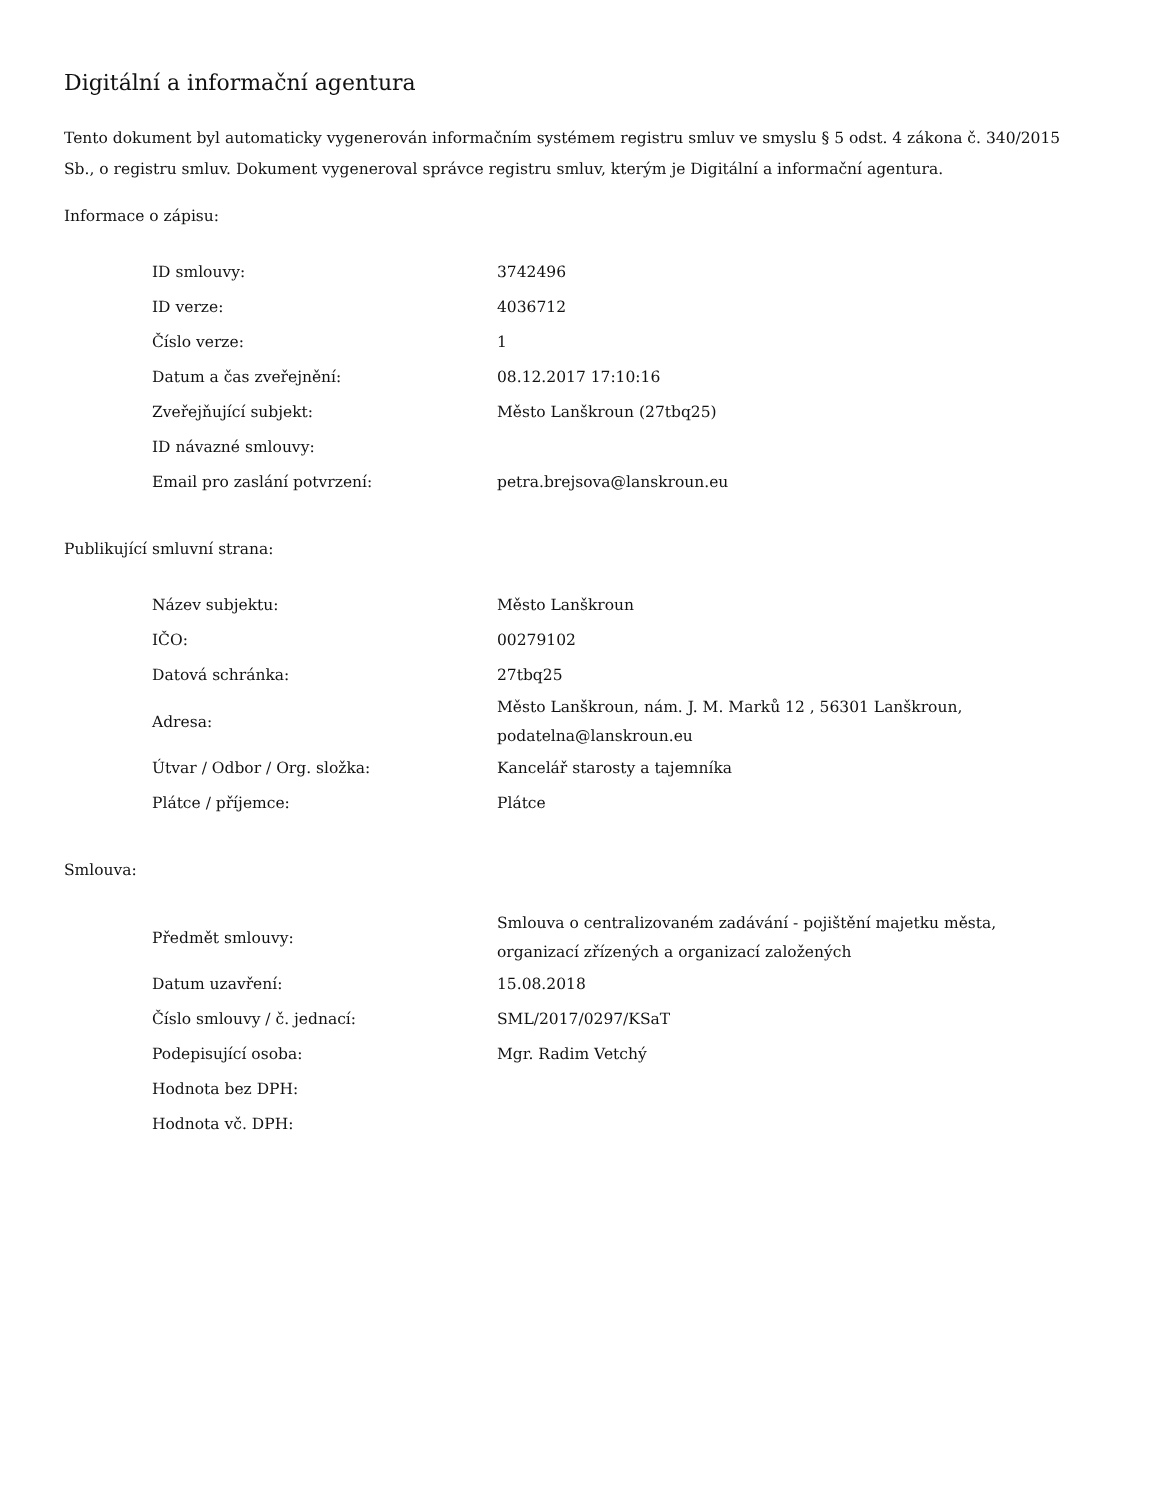Digitální a informační agentura
Tento dokument byl automaticky vygenerován informačním systémem registru smluv ve smyslu § 5 odst. 4 zákona č. 340/2015 Sb., o registru smluv. Dokument vygeneroval správce registru smluv, kterým je Digitální a informační agentura.
Informace o zápisu:
| ID smlouvy: | 3742496 |
| ID verze: | 4036712 |
| Číslo verze: | 1 |
| Datum a čas zveřejnění: | 08.12.2017 17:10:16 |
| Zveřejňující subjekt: | Město Lanškroun (27tbq25) |
| ID návazné smlouvy: | |
| Email pro zaslání potvrzení: | petra.brejsova@lanskroun.eu |
Publikující smluvní strana:
| Název subjektu: | Město Lanškroun |
| IČO: | 00279102 |
| Datová schránka: | 27tbq25 |
| Adresa: | Město Lanškroun, nám. J. M. Marků 12 , 56301 Lanškroun, podatelna@lanskroun.eu |
| Útvar / Odbor / Org. složka: | Kancelář starosty a tajemníka |
| Plátce / příjemce: | Plátce |
Smlouva:
| Předmět smlouvy: | Smlouva o centralizovaném zadávání - pojištění majetku města, organizací zřízených a organizací založených |
| Datum uzavření: | 15.08.2018 |
| Číslo smlouvy / č. jednací: | SML/2017/0297/KSaT |
| Podepisující osoba: | Mgr. Radim Vetchý |
| Hodnota bez DPH: | |
| Hodnota vč. DPH: | |